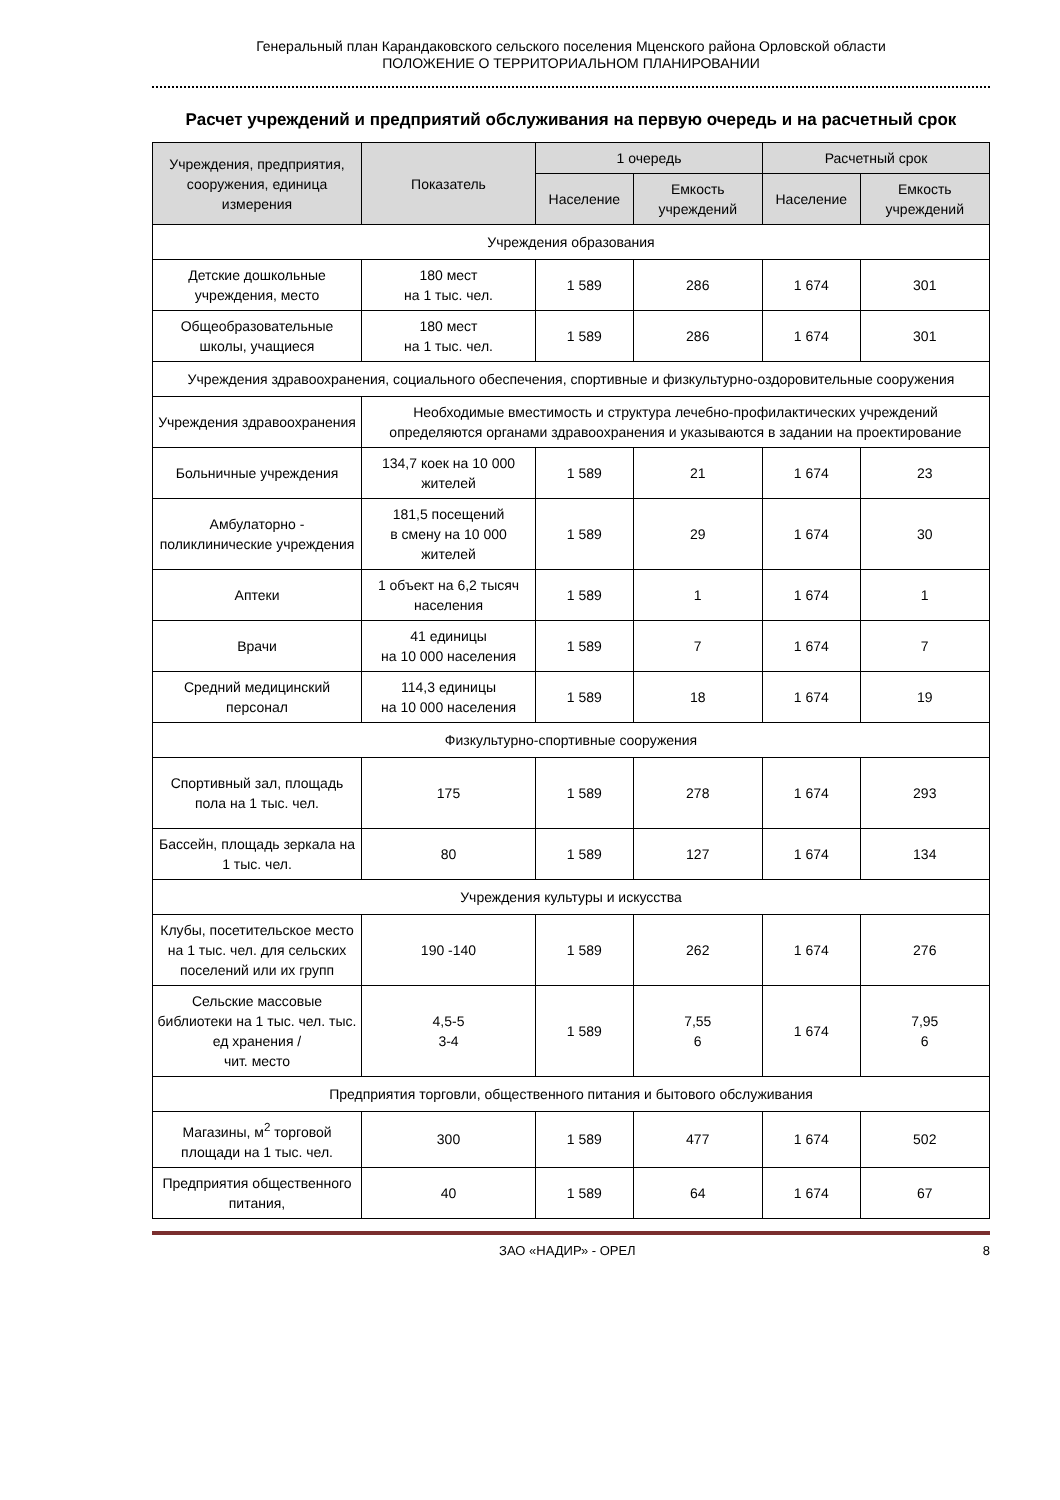Генеральный план Карандаковского сельского поселения Мценского района Орловской области
ПОЛОЖЕНИЕ О ТЕРРИТОРИАЛЬНОМ ПЛАНИРОВАНИИ
Расчет учреждений и предприятий обслуживания на первую очередь и на расчетный срок
| Учреждения, предприятия, сооружения, единица измерения | Показатель | 1 очередь | | Расчетный срок | |
| --- | --- | --- | --- | --- | --- |
| | | Население | Емкость учреждений | Население | Емкость учреждений |
| Учреждения образования | | | | | |
| Детские дошкольные учреждения, место | 180 мест на 1 тыс. чел. | 1 589 | 286 | 1 674 | 301 |
| Общеобразовательные школы, учащиеся | 180 мест на 1 тыс. чел. | 1 589 | 286 | 1 674 | 301 |
| Учреждения здравоохранения, социального обеспечения, спортивные и физкультурно-оздоровительные сооружения | | | | | |
| Учреждения здравоохранения | Необходимые вместимость и структура лечебно-профилактических учреждений определяются органами здравоохранения и указываются в задании на проектирование | | | | |
| Больничные учреждения | 134,7 коек на 10 000 жителей | 1 589 | 21 | 1 674 | 23 |
| Амбулаторно - поликлинические учреждения | 181,5 посещений в смену на 10 000 жителей | 1 589 | 29 | 1 674 | 30 |
| Аптеки | 1 объект на 6,2 тысяч населения | 1 589 | 1 | 1 674 | 1 |
| Врачи | 41 единицы на 10 000 населения | 1 589 | 7 | 1 674 | 7 |
| Средний медицинский персонал | 114,3 единицы на 10 000 населения | 1 589 | 18 | 1 674 | 19 |
| Физкультурно-спортивные сооружения | | | | | |
| Спортивный зал, площадь пола на 1 тыс. чел. | 175 | 1 589 | 278 | 1 674 | 293 |
| Бассейн, площадь зеркала на 1 тыс. чел. | 80 | 1 589 | 127 | 1 674 | 134 |
| Учреждения культуры и искусства | | | | | |
| Клубы, посетительское место на 1 тыс. чел. для сельских поселений или их групп | 190 -140 | 1 589 | 262 | 1 674 | 276 |
| Сельские массовые библиотеки на 1 тыс. чел. тыс. ед хранения / чит. место | 4,5-5 3-4 | 1 589 | 7,55 6 | 1 674 | 7,95 6 |
| Предприятия торговли, общественного питания и бытового обслуживания | | | | | |
| Магазины, м<sup>2</sup> торговой площади на 1 тыс. чел. | 300 | 1 589 | 477 | 1 674 | 502 |
| Предприятия общественного питания, | 40 | 1 589 | 64 | 1 674 | 67 |
ЗАО «НАДИР» - ОРЕЛ 8